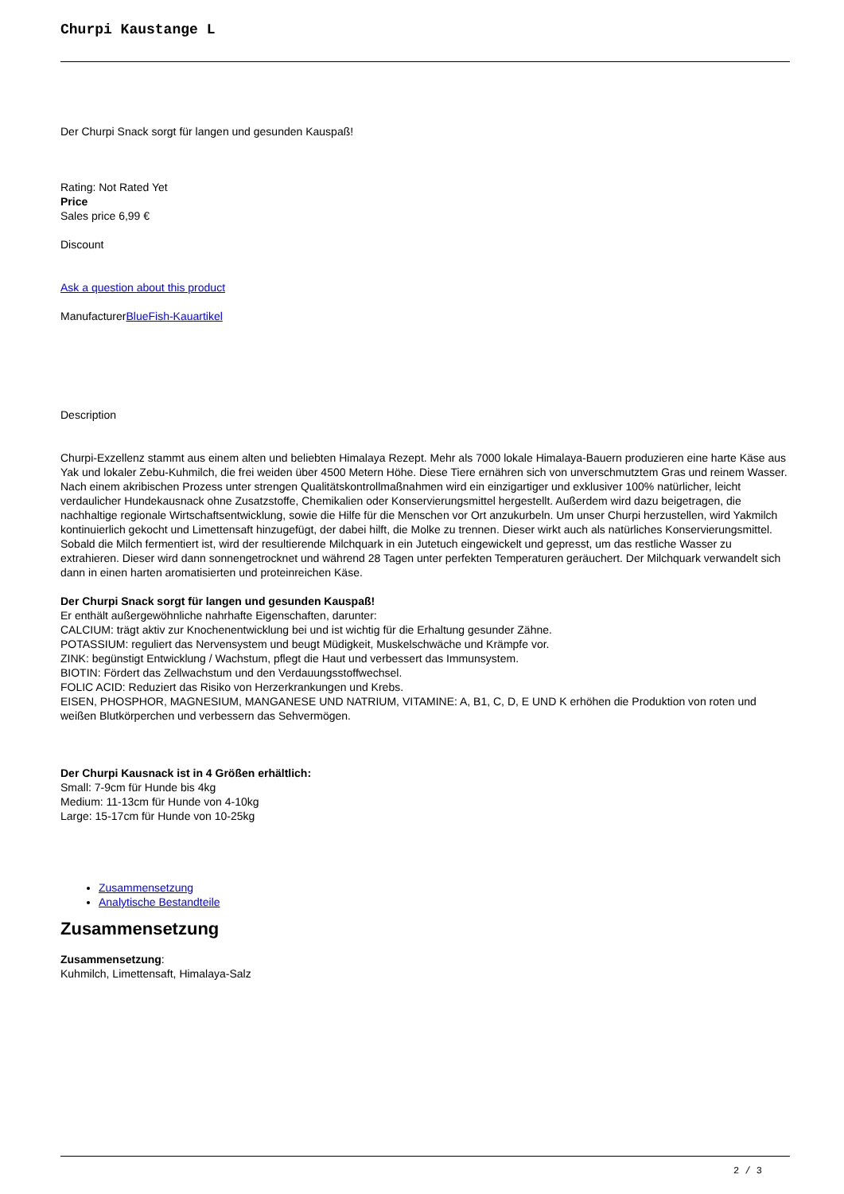Churpi Kaustange L
Der Churpi Snack sorgt für langen und gesunden Kauspaß!
Rating: Not Rated Yet
Price
Sales price 6,99 €
Discount
Ask a question about this product
ManufacturerBlueFish-Kauartikel
Description
Churpi-Exzellenz stammt aus einem alten und beliebten Himalaya Rezept. Mehr als 7000 lokale Himalaya-Bauern produzieren eine harte Käse aus Yak und lokaler Zebu-Kuhmilch, die frei weiden über 4500 Metern Höhe. Diese Tiere ernähren sich von unverschmutztem Gras und reinem Wasser. Nach einem akribischen Prozess unter strengen Qualitätskontrollmaßnahmen wird ein einzigartiger und exklusiver 100% natürlicher, leicht verdaulicher Hundekausnack ohne Zusatzstoffe, Chemikalien oder Konservierungsmittel hergestellt. Außerdem wird dazu beigetragen, die nachhaltige regionale Wirtschaftsentwicklung, sowie die Hilfe für die Menschen vor Ort anzukurbeln. Um unser Churpi herzustellen, wird Yakmilch kontinuierlich gekocht und Limettensaft hinzugefügt, der dabei hilft, die Molke zu trennen. Dieser wirkt auch als natürliches Konservierungsmittel. Sobald die Milch fermentiert ist, wird der resultierende Milchquark in ein Jutetuch eingewickelt und gepresst, um das restliche Wasser zu extrahieren. Dieser wird dann sonnengetrocknet und während 28 Tagen unter perfekten Temperaturen geräuchert. Der Milchquark verwandelt sich dann in einen harten aromatisierten und proteinreichen Käse.
Der Churpi Snack sorgt für langen und gesunden Kauspaß!
Er enthält außergewöhnliche nahrhafte Eigenschaften, darunter:
CALCIUM: trägt aktiv zur Knochenentwicklung bei und ist wichtig für die Erhaltung gesunder Zähne.
POTASSIUM: reguliert das Nervensystem und beugt Müdigkeit, Muskelschwäche und Krämpfe vor.
ZINK: begünstigt Entwicklung / Wachstum, pflegt die Haut und verbessert das Immunsystem.
BIOTIN: Fördert das Zellwachstum und den Verdauungsstoffwechsel.
FOLIC ACID: Reduziert das Risiko von Herzerkrankungen und Krebs.
EISEN, PHOSPHOR, MAGNESIUM, MANGANESE UND NATRIUM, VITAMINE: A, B1, C, D, E UND K erhöhen die Produktion von roten und weißen Blutkörperchen und verbessern das Sehvermögen.
Der Churpi Kausnack ist in 4 Größen erhältlich:
Small: 7-9cm für Hunde bis 4kg
Medium: 11-13cm für Hunde von 4-10kg
Large: 15-17cm für Hunde von 10-25kg
Zusammensetzung
Analytische Bestandteile
Zusammensetzung
Zusammensetzung:
Kuhmilch, Limettensaft, Himalaya-Salz
2 / 3